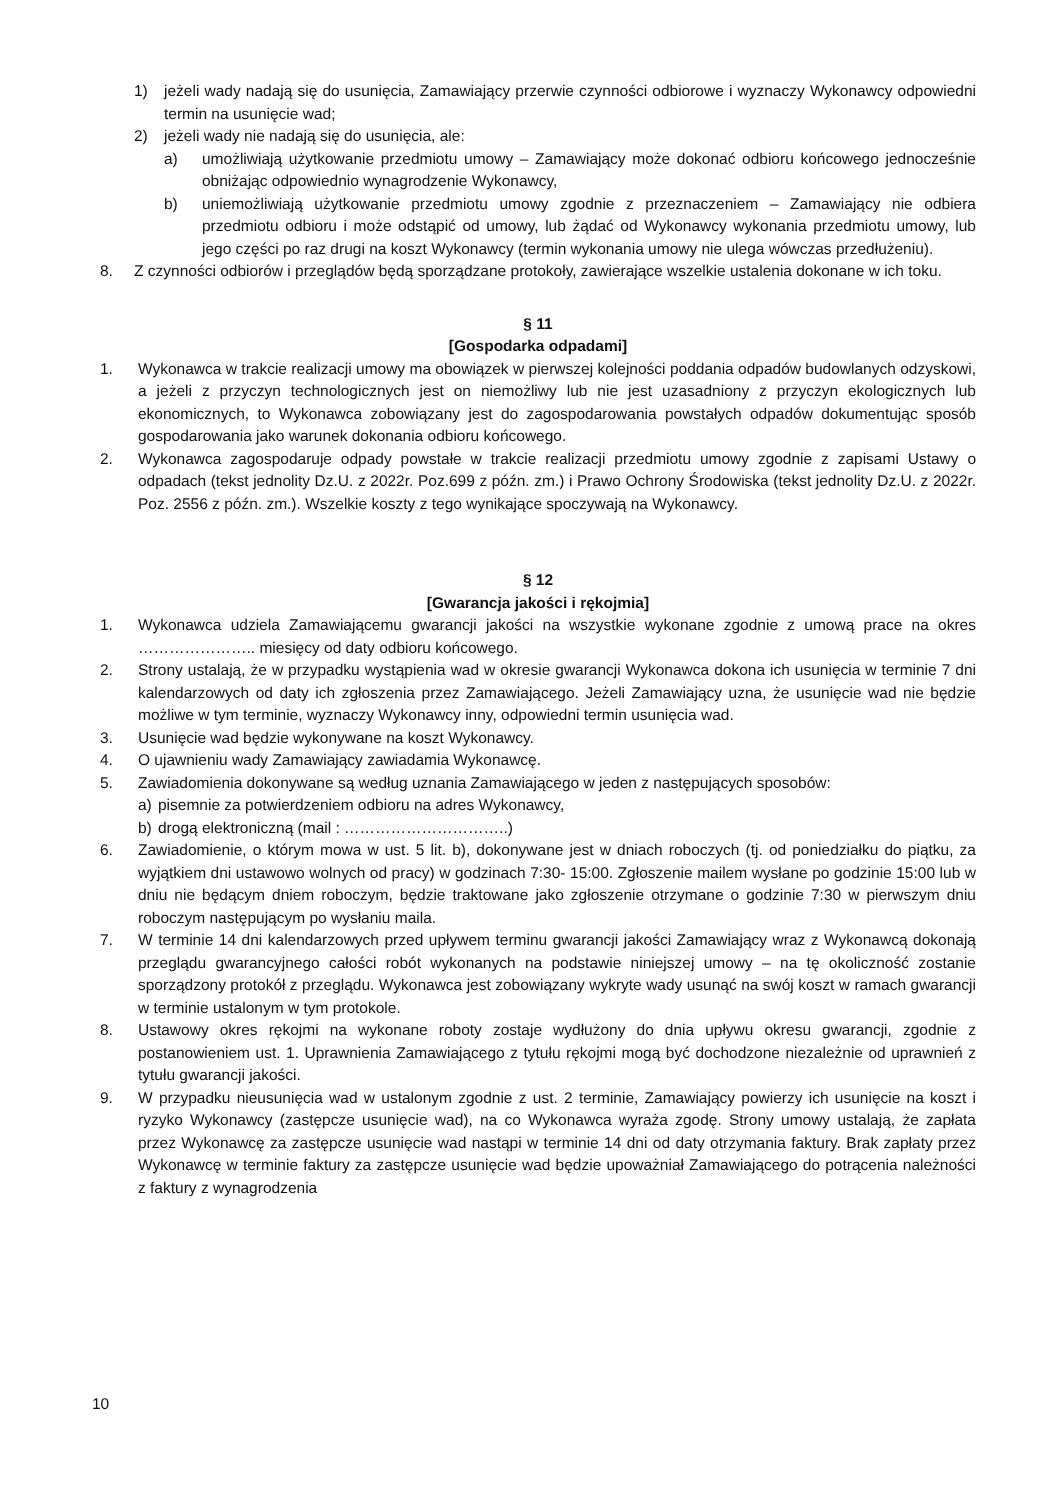1) jeżeli wady nadają się do usunięcia, Zamawiający przerwie czynności odbiorowe i wyznaczy Wykonawcy odpowiedni termin na usunięcie wad;
2) jeżeli wady nie nadają się do usunięcia, ale:
a) umożliwiają użytkowanie przedmiotu umowy – Zamawiający może dokonać odbioru końcowego jednocześnie obniżając odpowiednio wynagrodzenie Wykonawcy,
b) uniemożliwiają użytkowanie przedmiotu umowy zgodnie z przeznaczeniem – Zamawiający nie odbiera przedmiotu odbioru i może odstąpić od umowy, lub żądać od Wykonawcy wykonania przedmiotu umowy, lub jego części po raz drugi na koszt Wykonawcy (termin wykonania umowy nie ulega wówczas przedłużeniu).
8. Z czynności odbiorów i przeglądów będą sporządzane protokoły, zawierające wszelkie ustalenia dokonane w ich toku.
§ 11
[Gospodarka odpadami]
1. Wykonawca w trakcie realizacji umowy ma obowiązek w pierwszej kolejności poddania odpadów budowlanych odzyskowi, a jeżeli z przyczyn technologicznych jest on niemożliwy lub nie jest uzasadniony z przyczyn ekologicznych lub ekonomicznych, to Wykonawca zobowiązany jest do zagospodarowania powstałych odpadów dokumentując sposób gospodarowania jako warunek dokonania odbioru końcowego.
2. Wykonawca zagospodaruje odpady powstałe w trakcie realizacji przedmiotu umowy zgodnie z zapisami Ustawy o odpadach (tekst jednolity Dz.U. z 2022r. Poz.699 z późn. zm.) i Prawo Ochrony Środowiska (tekst jednolity Dz.U. z 2022r. Poz. 2556 z późn. zm.). Wszelkie koszty z tego wynikające spoczywają na Wykonawcy.
§ 12
[Gwarancja jakości i rękojmia]
1. Wykonawca udziela Zamawiającemu gwarancji jakości na wszystkie wykonane zgodnie z umową prace na okres ………………….. miesięcy od daty odbioru końcowego.
2. Strony ustalają, że w przypadku wystąpienia wad w okresie gwarancji Wykonawca dokona ich usunięcia w terminie 7 dni kalendarzowych od daty ich zgłoszenia przez Zamawiającego. Jeżeli Zamawiający uzna, że usunięcie wad nie będzie możliwe w tym terminie, wyznaczy Wykonawcy inny, odpowiedni termin usunięcia wad.
3. Usunięcie wad będzie wykonywane na koszt Wykonawcy.
4. O ujawnieniu wady Zamawiający zawiadamia Wykonawcę.
5. Zawiadomienia dokonywane są według uznania Zamawiającego w jeden z następujących sposobów:
a) pisemnie za potwierdzeniem odbioru na adres Wykonawcy,
b) drogą elektroniczną (mail : …………………………..)
6. Zawiadomienie, o którym mowa w ust. 5 lit. b), dokonywane jest w dniach roboczych (tj. od poniedziałku do piątku, za wyjątkiem dni ustawowo wolnych od pracy) w godzinach 7:30- 15:00. Zgłoszenie mailem wysłane po godzinie 15:00 lub w dniu nie będącym dniem roboczym, będzie traktowane jako zgłoszenie otrzymane o godzinie 7:30 w pierwszym dniu roboczym następującym po wysłaniu maila.
7. W terminie 14 dni kalendarzowych przed upływem terminu gwarancji jakości Zamawiający wraz z Wykonawcą dokonają przeglądu gwarancyjnego całości robót wykonanych na podstawie niniejszej umowy – na tę okoliczność zostanie sporządzony protokół z przeglądu. Wykonawca jest zobowiązany wykryte wady usunąć na swój koszt w ramach gwarancji w terminie ustalonym w tym protokole.
8. Ustawowy okres rękojmi na wykonane roboty zostaje wydłużony do dnia upływu okresu gwarancji, zgodnie z postanowieniem ust. 1. Uprawnienia Zamawiającego z tytułu rękojmi mogą być dochodzone niezależnie od uprawnień z tytułu gwarancji jakości.
9. W przypadku nieusunięcia wad w ustalonym zgodnie z ust. 2 terminie, Zamawiający powierzy ich usunięcie na koszt i ryzyko Wykonawcy (zastępcze usunięcie wad), na co Wykonawca wyraża zgodę. Strony umowy ustalają, że zapłata przez Wykonawcę za zastępcze usunięcie wad nastąpi w terminie 14 dni od daty otrzymania faktury. Brak zapłaty przez Wykonawcę w terminie faktury za zastępcze usunięcie wad będzie upoważniał Zamawiającego do potrącenia należności z faktury z wynagrodzenia
10